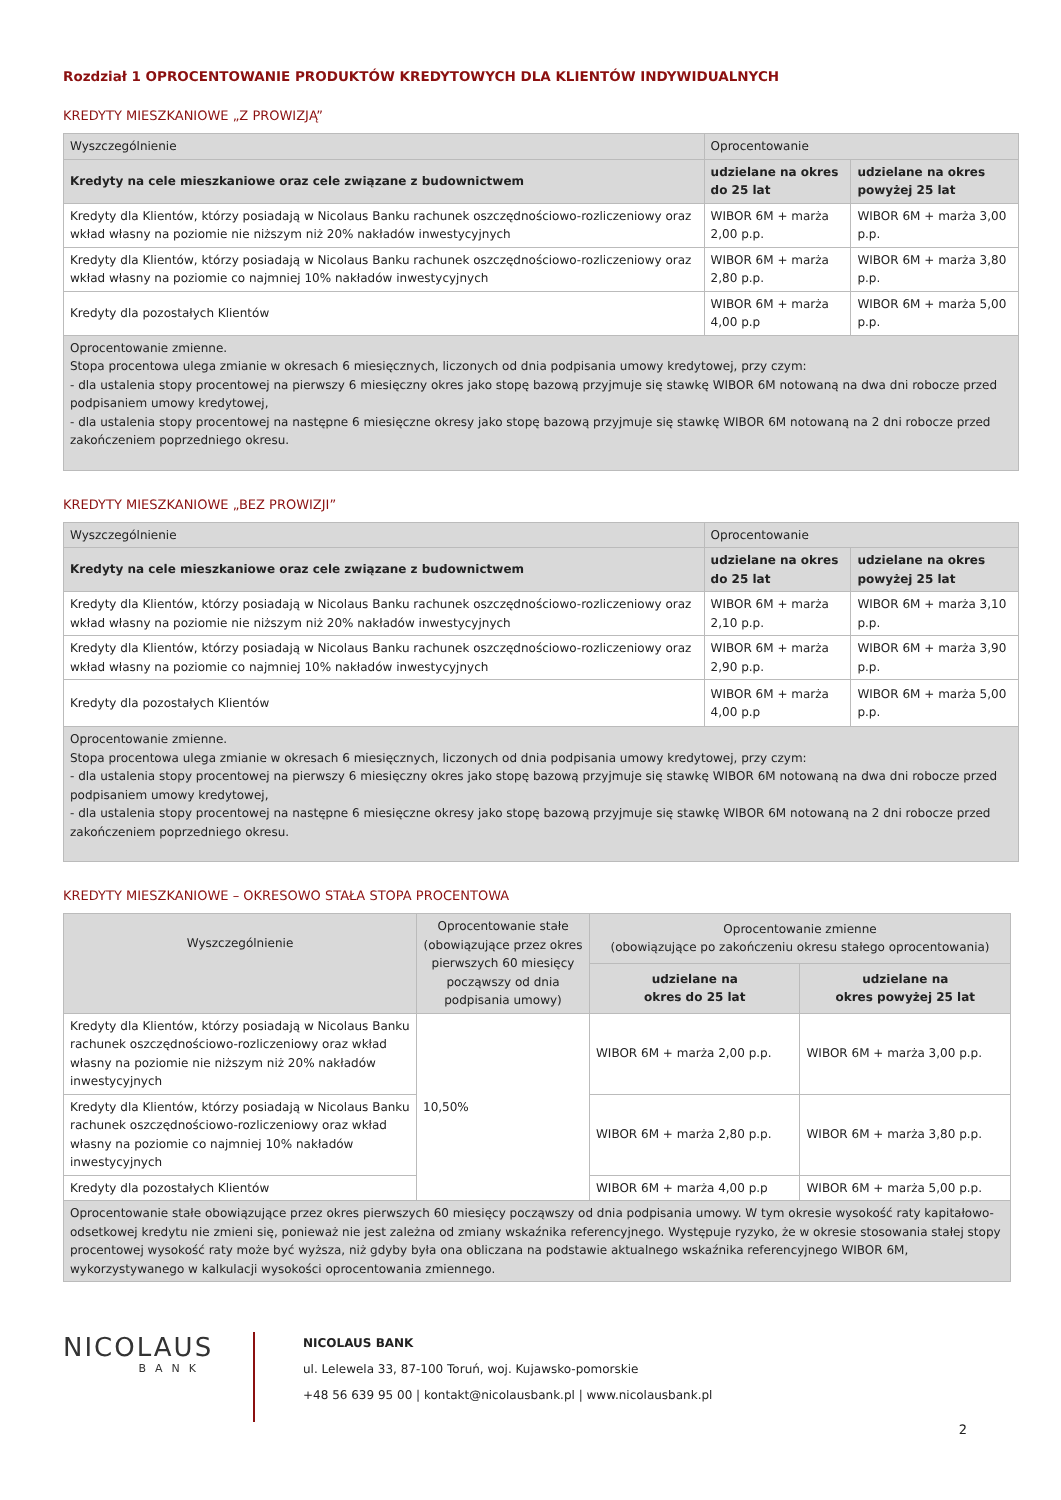Rozdział 1 OPROCENTOWANIE PRODUKTÓW KREDYTOWYCH DLA KLIENTÓW INDYWIDUALNYCH
KREDYTY MIESZKANIOWE „Z PROWIZJĄ”
| Wyszczególnienie | Oprocentowanie | |
| --- | --- | --- |
| Kredyty na cele mieszkaniowe oraz cele związane z budownictwem | udzielane na okres do 25 lat | udzielane na okres powyżej 25 lat |
| Kredyty dla Klientów, którzy posiadają w Nicolaus Banku rachunek oszczędnościowo-rozliczeniowy oraz wkład własny na poziomie nie niższym niż 20% nakładów inwestycyjnych | WIBOR 6M + marża 2,00 p.p. | WIBOR 6M + marża 3,00 p.p. |
| Kredyty dla Klientów, którzy posiadają w Nicolaus Banku rachunek oszczędnościowo-rozliczeniowy oraz wkład własny na poziomie co najmniej 10% nakładów inwestycyjnych | WIBOR 6M + marża 2,80 p.p. | WIBOR 6M + marża 3,80 p.p. |
| Kredyty dla pozostałych Klientów | WIBOR 6M + marża 4,00 p.p | WIBOR 6M + marża 5,00 p.p. |
| Oprocentowanie zmienne. Stopa procentowa ulega zmianie w okresach 6 miesięcznych, liczonych od dnia podpisania umowy kredytowej, przy czym: - dla ustalenia stopy procentowej na pierwszy 6 miesięczny okres jako stopę bazową przyjmuje się stawkę WIBOR 6M notowaną na dwa dni robocze przed podpisaniem umowy kredytowej, - dla ustalenia stopy procentowej na następne 6 miesięczne okresy jako stopę bazową przyjmuje się stawkę WIBOR 6M notowaną na 2 dni robocze przed zakończeniem poprzedniego okresu. | | |
KREDYTY MIESZKANIOWE „BEZ PROWIZJI”
| Wyszczególnienie | Oprocentowanie | |
| --- | --- | --- |
| Kredyty na cele mieszkaniowe oraz cele związane z budownictwem | udzielane na okres do 25 lat | udzielane na okres powyżej 25 lat |
| Kredyty dla Klientów, którzy posiadają w Nicolaus Banku rachunek oszczędnościowo-rozliczeniowy oraz wkład własny na poziomie nie niższym niż 20% nakładów inwestycyjnych | WIBOR 6M + marża 2,10 p.p. | WIBOR 6M + marża 3,10 p.p. |
| Kredyty dla Klientów, którzy posiadają w Nicolaus Banku rachunek oszczędnościowo-rozliczeniowy oraz wkład własny na poziomie co najmniej 10% nakładów inwestycyjnych | WIBOR 6M + marża 2,90 p.p. | WIBOR 6M + marża 3,90 p.p. |
| Kredyty dla pozostałych Klientów | WIBOR 6M + marża 4,00 p.p | WIBOR 6M + marża 5,00 p.p. |
| Oprocentowanie zmienne. Stopa procentowa ulega zmianie w okresach 6 miesięcznych, liczonych od dnia podpisania umowy kredytowej, przy czym: - dla ustalenia stopy procentowej na pierwszy 6 miesięczny okres jako stopę bazową przyjmuje się stawkę WIBOR 6M notowaną na dwa dni robocze przed podpisaniem umowy kredytowej, - dla ustalenia stopy procentowej na następne 6 miesięczne okresy jako stopę bazową przyjmuje się stawkę WIBOR 6M notowaną na 2 dni robocze przed zakończeniem poprzedniego okresu. | | |
KREDYTY MIESZKANIOWE – OKRESOWO STAŁA STOPA PROCENTOWA
| Wyszczególnienie | Oprocentowanie stałe (obowiązujące przez okres pierwszych 60 miesięcy począwszy od dnia podpisania umowy) | Oprocentowanie zmienne (obowiązujące po zakończeniu okresu stałego oprocentowania) | |
| --- | --- | --- | --- |
| | | udzielane na okres do 25 lat | udzielane na okres powyżej 25 lat |
| Kredyty dla Klientów, którzy posiadają w Nicolaus Banku rachunek oszczędnościowo-rozliczeniowy oraz wkład własny na poziomie nie niższym niż 20% nakładów inwestycyjnych | 10,50% | WIBOR 6M + marża 2,00 p.p. | WIBOR 6M + marża 3,00 p.p. |
| Kredyty dla Klientów, którzy posiadają w Nicolaus Banku rachunek oszczędnościowo-rozliczeniowy oraz wkład własny na poziomie co najmniej 10% nakładów inwestycyjnych | | WIBOR 6M + marża 2,80 p.p. | WIBOR 6M + marża 3,80 p.p. |
| Kredyty dla pozostałych Klientów | | WIBOR 6M + marża 4,00 p.p | WIBOR 6M + marża 5,00 p.p. |
| Oprocentowanie stałe obowiązujące przez okres pierwszych 60 miesięcy począwszy od dnia podpisania umowy. W tym okresie wysokość raty kapitałowo-odsetkowej kredytu nie zmieni się, ponieważ nie jest zależna od zmiany wskaźnika referencyjnego. Występuje ryzyko, że w okresie stosowania stałej stopy procentowej wysokość raty może być wyższa, niż gdyby była ona obliczana na podstawie aktualnego wskaźnika referencyjnego WIBOR 6M, wykorzystywanego w kalkulacji wysokości oprocentowania zmiennego. | | | |
NICOLAUS
BANK
NICOLAUS BANK
ul. Lelewela 33, 87-100 Toruń, woj. Kujawsko-pomorskie
+48 56 639 95 00 | kontakt@nicolausbank.pl | www.nicolausbank.pl
2